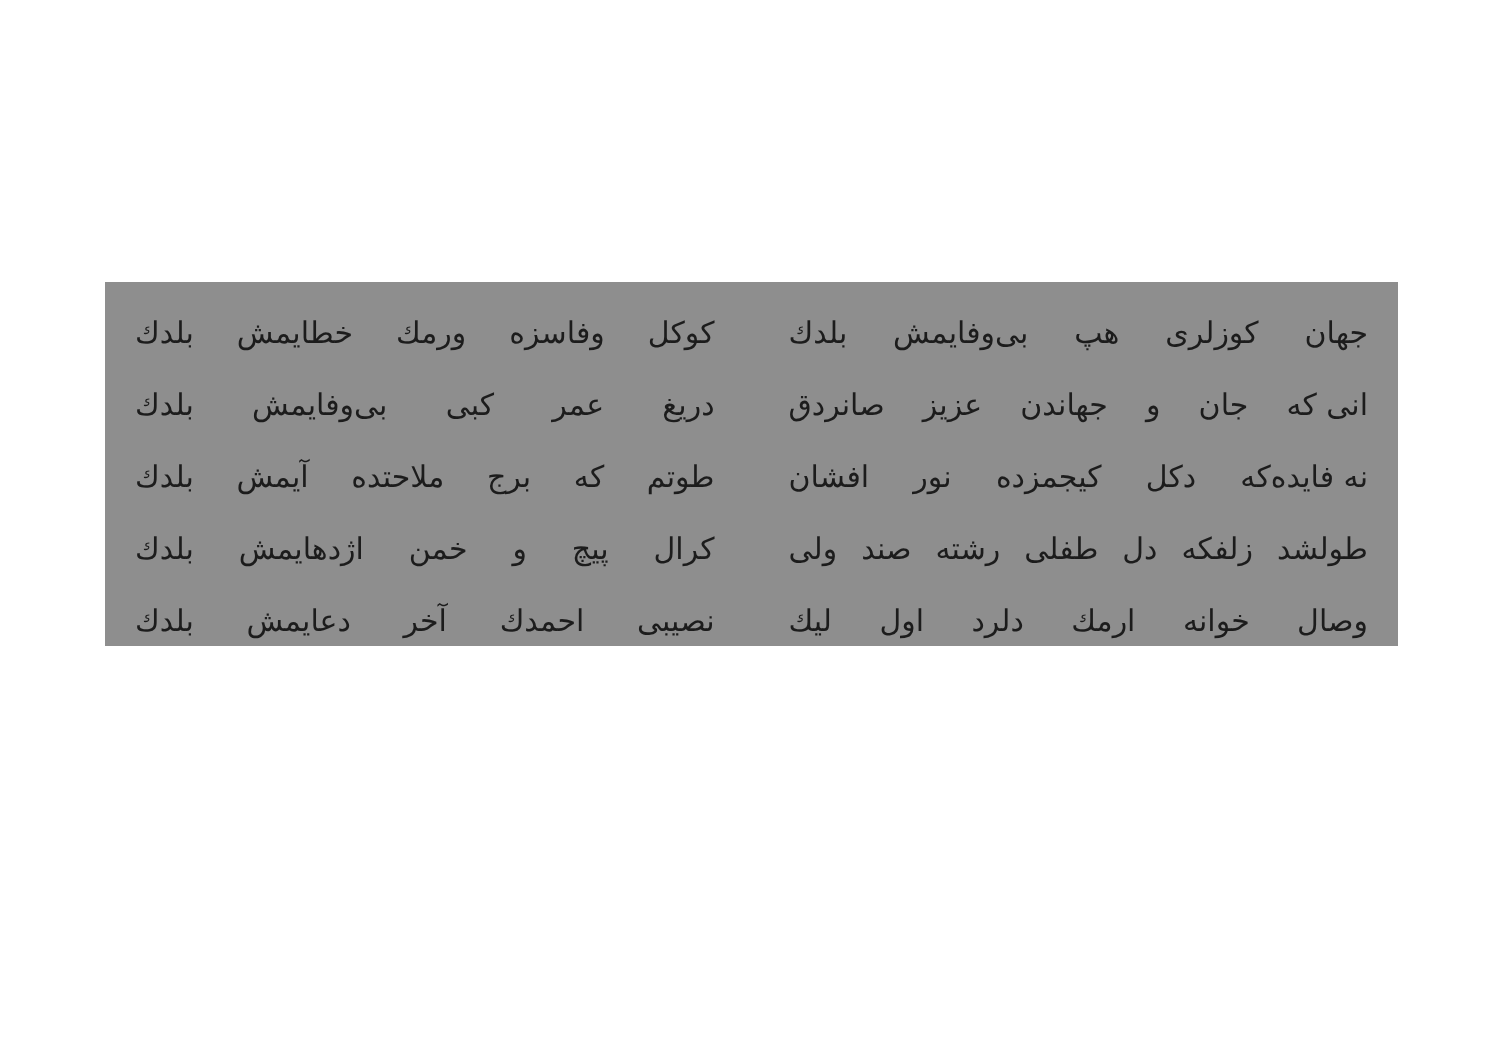جهان كوزلرى هپ بى‌وفايمش بلدك كوكل وفاسزه ورمك خطايمش بلدك
انى كه جان و جهاندن عزيز صانردق
دريغ عمر كبى بى‌وفايمش بلدك
نه فايده‌كه دكل كيجمزده نور افشان
طوتم كه برج ملاحتده آيمش بلدك
طولشد زلفكه دل طفلى رشته صند ولى
كرال پيچ و خمن اژدهايمش بلدك
وصال خوانه ارمك دلرد اول ليك نصيبى احمدك آخر دعايمش بلدك